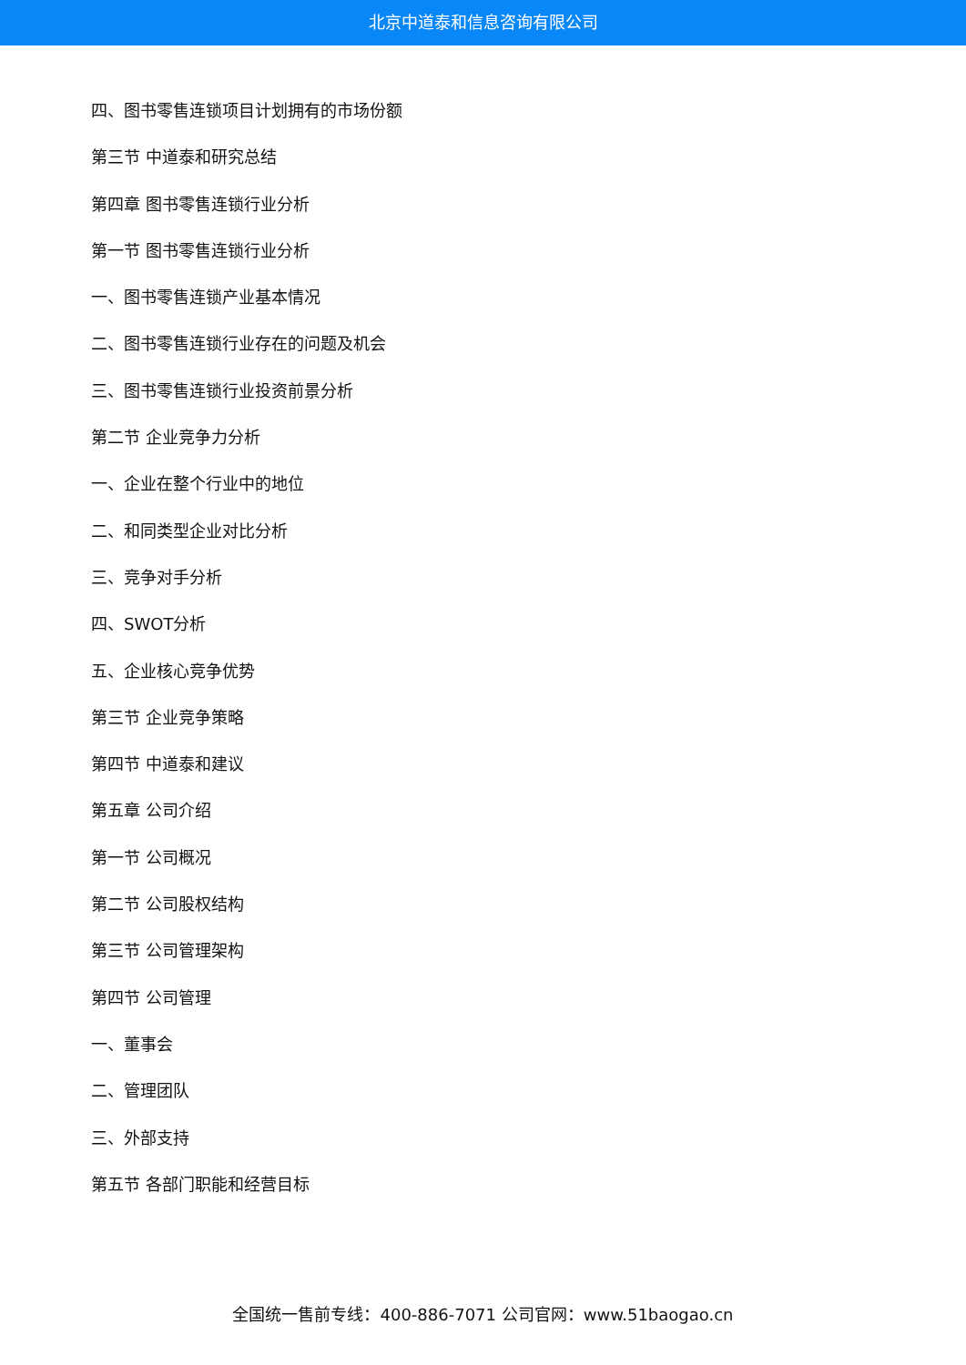北京中道泰和信息咨询有限公司
四、图书零售连锁项目计划拥有的市场份额
第三节 中道泰和研究总结
第四章 图书零售连锁行业分析
第一节 图书零售连锁行业分析
一、图书零售连锁产业基本情况
二、图书零售连锁行业存在的问题及机会
三、图书零售连锁行业投资前景分析
第二节 企业竞争力分析
一、企业在整个行业中的地位
二、和同类型企业对比分析
三、竞争对手分析
四、SWOT分析
五、企业核心竞争优势
第三节 企业竞争策略
第四节 中道泰和建议
第五章 公司介绍
第一节 公司概况
第二节 公司股权结构
第三节 公司管理架构
第四节 公司管理
一、董事会
二、管理团队
三、外部支持
第五节 各部门职能和经营目标
全国统一售前专线：400-886-7071 公司官网：www.51baogao.cn